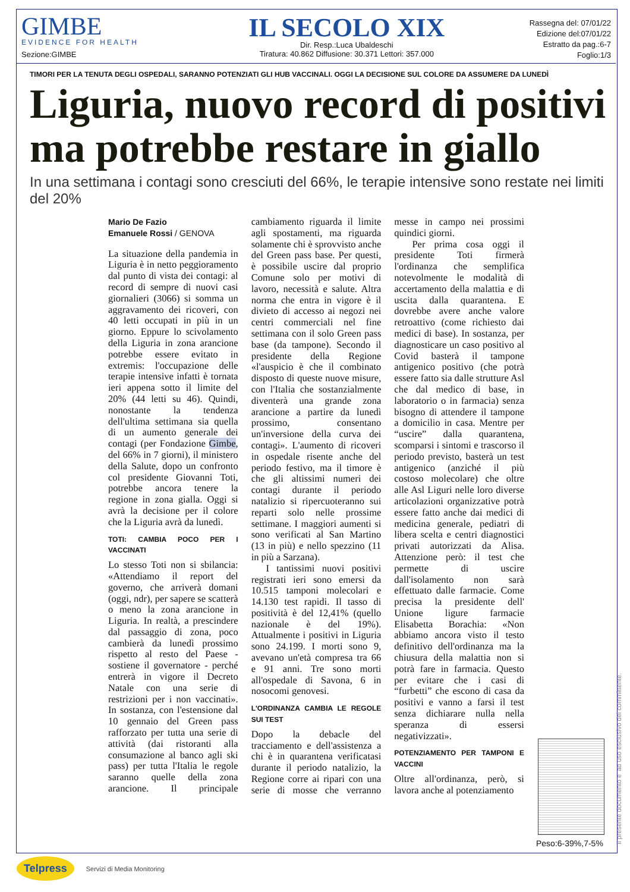GIMBE
EVIDENCE FOR HEALTH
Sezione:GIMBE
IL SECOLO XIX
Dir. Resp.:Luca Ubaldeschi
Tiratura: 40.862 Diffusione: 30.371 Lettori: 357.000
Rassegna del: 07/01/22
Edizione del:07/01/22
Estratto da pag.:6-7
Foglio:1/3
TIMORI PER LA TENUTA DEGLI OSPEDALI, SARANNO POTENZIATI GLI HUB VACCINALI. OGGI LA DECISIONE SUL COLORE DA ASSUMERE DA LUNEDÌ
Liguria, nuovo record di positivi ma potrebbe restare in giallo
In una settimana i contagi sono cresciuti del 66%, le terapie intensive sono restate nei limiti del 20%
Mario De Fazio
Emanuele Rossi / GENOVA
La situazione della pandemia in Liguria è in netto peggioramento dal punto di vista dei contagi: al record di sempre di nuovi casi giornalieri (3066) si somma un aggravamento dei ricoveri, con 40 letti occupati in più in un giorno. Eppure lo scivolamento della Liguria in zona arancione potrebbe essere evitato in extremis: l'occupazione delle terapie intensive infatti è tornata ieri appena sotto il limite del 20% (44 letti su 46). Quindi, nonostante la tendenza dell'ultima settimana sia quella di un aumento generale dei contagi (per Fondazione Gimbe, del 66% in 7 giorni), il ministero della Salute, dopo un confronto col presidente Giovanni Toti, potrebbe ancora tenere la regione in zona gialla. Oggi si avrà la decisione per il colore che la Liguria avrà da lunedì.
TOTI: CAMBIA POCO PER I VACCINATI
Lo stesso Toti non si sbilancia: «Attendiamo il report del governo, che arriverà domani (oggi, ndr), per sapere se scatterà o meno la zona arancione in Liguria. In realtà, a prescindere dal passaggio di zona, poco cambierà da lunedì prossimo rispetto al resto del Paese - sostiene il governatore - perché entrerà in vigore il Decreto Natale con una serie di restrizioni per i non vaccinati». In sostanza, con l'estensione dal 10 gennaio del Green pass rafforzato per tutta una serie di attività (dai ristoranti alla consumazione al banco agli ski pass) per tutta l'Italia le regole saranno quelle della zona arancione. Il principale cambiamento riguarda il limite agli spostamenti, ma riguarda solamente chi è sprovvisto anche del Green pass base. Per questi, è possibile uscire dal proprio Comune solo per motivi di lavoro, necessità e salute. Altra norma che entra in vigore è il divieto di accesso ai negozi nei centri commerciali nel fine settimana con il solo Green pass base (da tampone). Secondo il presidente della Regione «l'auspicio è che il combinato disposto di queste nuove misure, con l'Italia che sostanzialmente diventerà una grande zona arancione a partire da lunedì prossimo, consentano un'inversione della curva dei contagi». L'aumento di ricoveri in ospedale risente anche del periodo festivo, ma il timore è che gli altissimi numeri dei contagi durante il periodo natalizio si ripercuoteranno sui reparti solo nelle prossime settimane. I maggiori aumenti si sono verificati al San Martino (13 in più) e nello spezzino (11 in più a Sarzana).
I tantissimi nuovi positivi registrati ieri sono emersi da 10.515 tamponi molecolari e 14.130 test rapidi. Il tasso di positività è del 12,41% (quello nazionale è del 19%). Attualmente i positivi in Liguria sono 24.199. I morti sono 9, avevano un'età compresa tra 66 e 91 anni. Tre sono morti all'ospedale di Savona, 6 in nosocomi genovesi.
L'ORDINANZA CAMBIA LE REGOLE SUI TEST
Dopo la debacle del tracciamento e dell'assistenza a chi è in quarantena verificatasi durante il periodo natalizio, la Regione corre ai ripari con una serie di mosse che verranno messe in campo nei prossimi quindici giorni.
Per prima cosa oggi il presidente Toti firmerà l'ordinanza che semplifica notevolmente le modalità di accertamento della malattia e di uscita dalla quarantena. E dovrebbe avere anche valore retroattivo (come richiesto dai medici di base). In sostanza, per diagnosticare un caso positivo al Covid basterà il tampone antigenico positivo (che potrà essere fatto sia dalle strutture Asl che dal medico di base, in laboratorio o in farmacia) senza bisogno di attendere il tampone a domicilio in casa. Mentre per “uscire” dalla quarantena, scomparsi i sintomi e trascorso il periodo previsto, basterà un test antigenico (anziché il più costoso molecolare) che oltre alle Asl Liguri nelle loro diverse articolazioni organizzative potrà essere fatto anche dai medici di medicina generale, pediatri di libera scelta e centri diagnostici privati autorizzati da Alisa. Attenzione però: il test che permette di uscire dall'isolamento non sarà effettuato dalle farmacie. Come precisa la presidente dell' Unione ligure farmacie Elisabetta Borachia: «Non abbiamo ancora visto il testo definitivo dell'ordinanza ma la chiusura della malattia non si potrà fare in farmacia. Questo per evitare che i casi di “furbetti” che escono di casa da positivi e vanno a farsi il test senza dichiarare nulla nella speranza di essersi negativizzati».
POTENZIAMENTO PER TAMPONI E VACCINI
Oltre all'ordinanza, però, si lavora anche al potenziamento
Peso:6-39%,7-5% Il presente documento e' ad uso esclusivo del committente.
Telpress Servizi di Media Monitoring